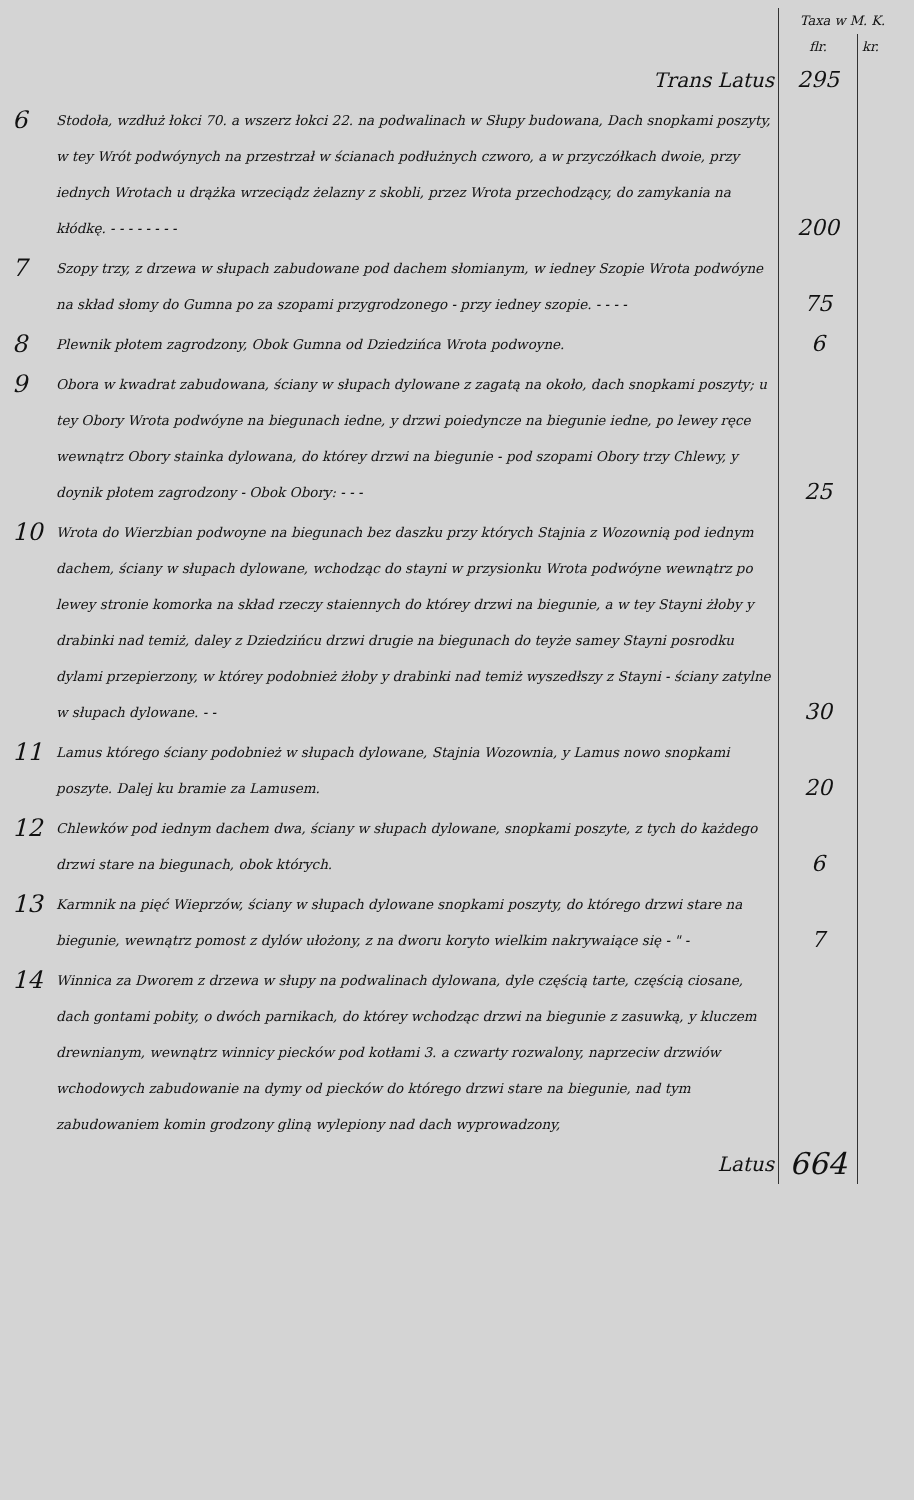| | | Taxa w M. K. | |
| | | flr. | kr. |
| | Trans Latus | 295 | |
| 6 | Stodoła, wzdłuż łokci 70. a wszerz łokci 22. na podwalinach w Słupy budowana, Dach snopkami poszyty, w tey Wrót podwóynych na przestrzał w ścianach podłużnych czworo, a w przyczółkach dwoie, przy iednych Wrotach u drążka wrzeciądz żelazny z skobli, przez Wrota przechodzący, do zamykania na kłódkę. - - - - - - - - | 200 | |
| 7 | Szopy trzy, z drzewa w słupach zabudowane pod dachem słomianym, w iedney Szopie Wrota podwóyne na skład słomy do Gumna po za szopami przygrodzonego - przy iedney szopie. - - - - | 75 | |
| 8 | Plewnik płotem zagrodzony, Obok Gumna od Dziedzińca Wrota podwoyne. | 6 | |
| 9 | Obora w kwadrat zabudowana, ściany w słupach dylowane z zagatą na około, dach snopkami poszyty; u tey Obory Wrota podwóyne na biegunach iedne, y drzwi poiedyncze na biegunie iedne, po lewey ręce wewnątrz Obory stainka dylowana, do którey drzwi na biegunie - pod szopami Obory trzy Chlewy, y doynik płotem zagrodzony - Obok Obory: - - - | 25 | |
| 10 | Wrota do Wierzbian podwoyne na biegunach bez daszku przy których Stajnia z Wozownią pod iednym dachem, ściany w słupach dylowane, wchodząc do stayni w przysionku Wrota podwóyne wewnątrz po lewey stronie komorka na skład rzeczy staiennych do którey drzwi na biegunie, a w tey Stayni żłoby y drabinki nad temiż, daley z Dziedzińcu drzwi drugie na biegunach do teyże samey Stayni posrodku dylami przepierzony, w którey podobnież żłoby y drabinki nad temiż wyszedłszy z Stayni - ściany zatylne w słupach dylowane. - - | 30 | |
| 11 | Lamus którego ściany podobnież w słupach dylowane, Stajnia Wozownia, y Lamus nowo snopkami poszyte. Dalej ku bramie za Lamusem. | 20 | |
| 12 | Chlewków pod iednym dachem dwa, ściany w słupach dylowane, snopkami poszyte, z tych do każdego drzwi stare na biegunach, obok których. | 6 | |
| 13 | Karmnik na pięć Wieprzów, ściany w słupach dylowane snopkami poszyty, do którego drzwi stare na biegunie, wewnątrz pomost z dylów ułożony, z na dworu koryto wielkim nakrywaiące się - " - | 7 | |
| 14 | Winnica za Dworem z drzewa w słupy na podwalinach dylowana, dyle częścią tarte, częścią ciosane, dach gontami pobity, o dwóch parnikach, do którey wchodząc drzwi na biegunie z zasuwką, y kluczem drewnianym, wewnątrz winnicy piecków pod kotłami 3. a czwarty rozwalony, naprzeciw drzwiów wchodowych zabudowanie na dymy od piecków do którego drzwi stare na biegunie, nad tym zabudowaniem komin grodzony gliną wylepiony nad dach wyprowadzony, | | |
| | Latus | 664 | |